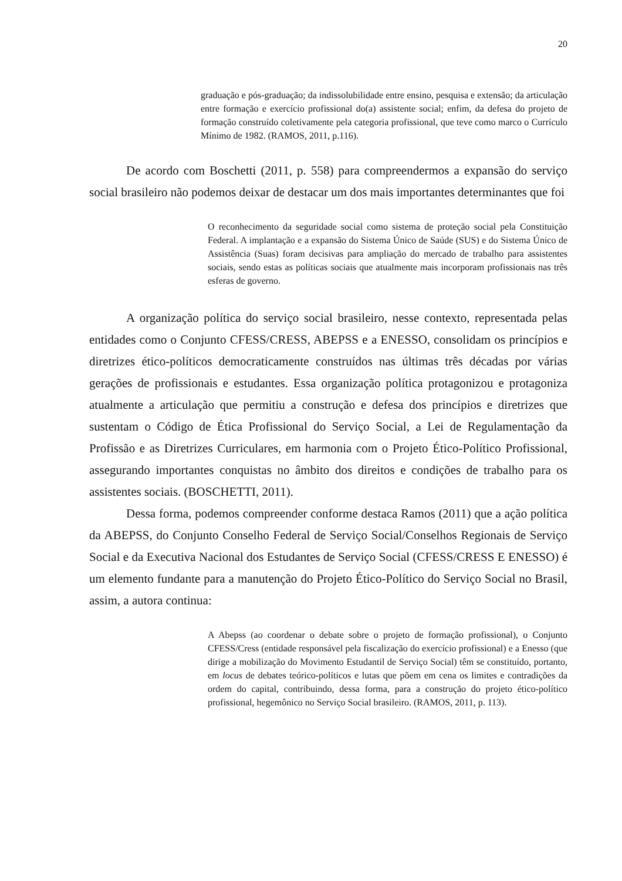20
graduação e pós-graduação; da indissolubilidade entre ensino, pesquisa e extensão; da articulação entre formação e exercício profissional do(a) assistente social; enfim, da defesa do projeto de formação construído coletivamente pela categoria profissional, que teve como marco o Currículo Mínimo de 1982. (RAMOS, 2011, p.116).
De acordo com Boschetti (2011, p. 558) para compreendermos a expansão do serviço social brasileiro não podemos deixar de destacar um dos mais importantes determinantes que foi
O reconhecimento da seguridade social como sistema de proteção social pela Constituição Federal. A implantação e a expansão do Sistema Único de Saúde (SUS) e do Sistema Único de Assistência (Suas) foram decisivas para ampliação do mercado de trabalho para assistentes sociais, sendo estas as políticas sociais que atualmente mais incorporam profissionais nas três esferas de governo.
A organização política do serviço social brasileiro, nesse contexto, representada pelas entidades como o Conjunto CFESS/CRESS, ABEPSS e a ENESSO, consolidam os princípios e diretrizes ético-políticos democraticamente construídos nas últimas três décadas por várias gerações de profissionais e estudantes. Essa organização política protagonizou e protagoniza atualmente a articulação que permitiu a construção e defesa dos princípios e diretrizes que sustentam o Código de Ética Profissional do Serviço Social, a Lei de Regulamentação da Profissão e as Diretrizes Curriculares, em harmonia com o Projeto Ético-Político Profissional, assegurando importantes conquistas no âmbito dos direitos e condições de trabalho para os assistentes sociais. (BOSCHETTI, 2011).
Dessa forma, podemos compreender conforme destaca Ramos (2011) que a ação política da ABEPSS, do Conjunto Conselho Federal de Serviço Social/Conselhos Regionais de Serviço Social e da Executiva Nacional dos Estudantes de Serviço Social (CFESS/CRESS E ENESSO) é um elemento fundante para a manutenção do Projeto Ético-Político do Serviço Social no Brasil, assim, a autora continua:
A Abepss (ao coordenar o debate sobre o projeto de formação profissional), o Conjunto CFESS/Cress (entidade responsável pela fiscalização do exercício profissional) e a Enesso (que dirige a mobilização do Movimento Estudantil de Serviço Social) têm se constituído, portanto, em locus de debates teórico-políticos e lutas que põem em cena os limites e contradições da ordem do capital, contribuindo, dessa forma, para a construção do projeto ético-político profissional, hegemônico no Serviço Social brasileiro. (RAMOS, 2011, p. 113).